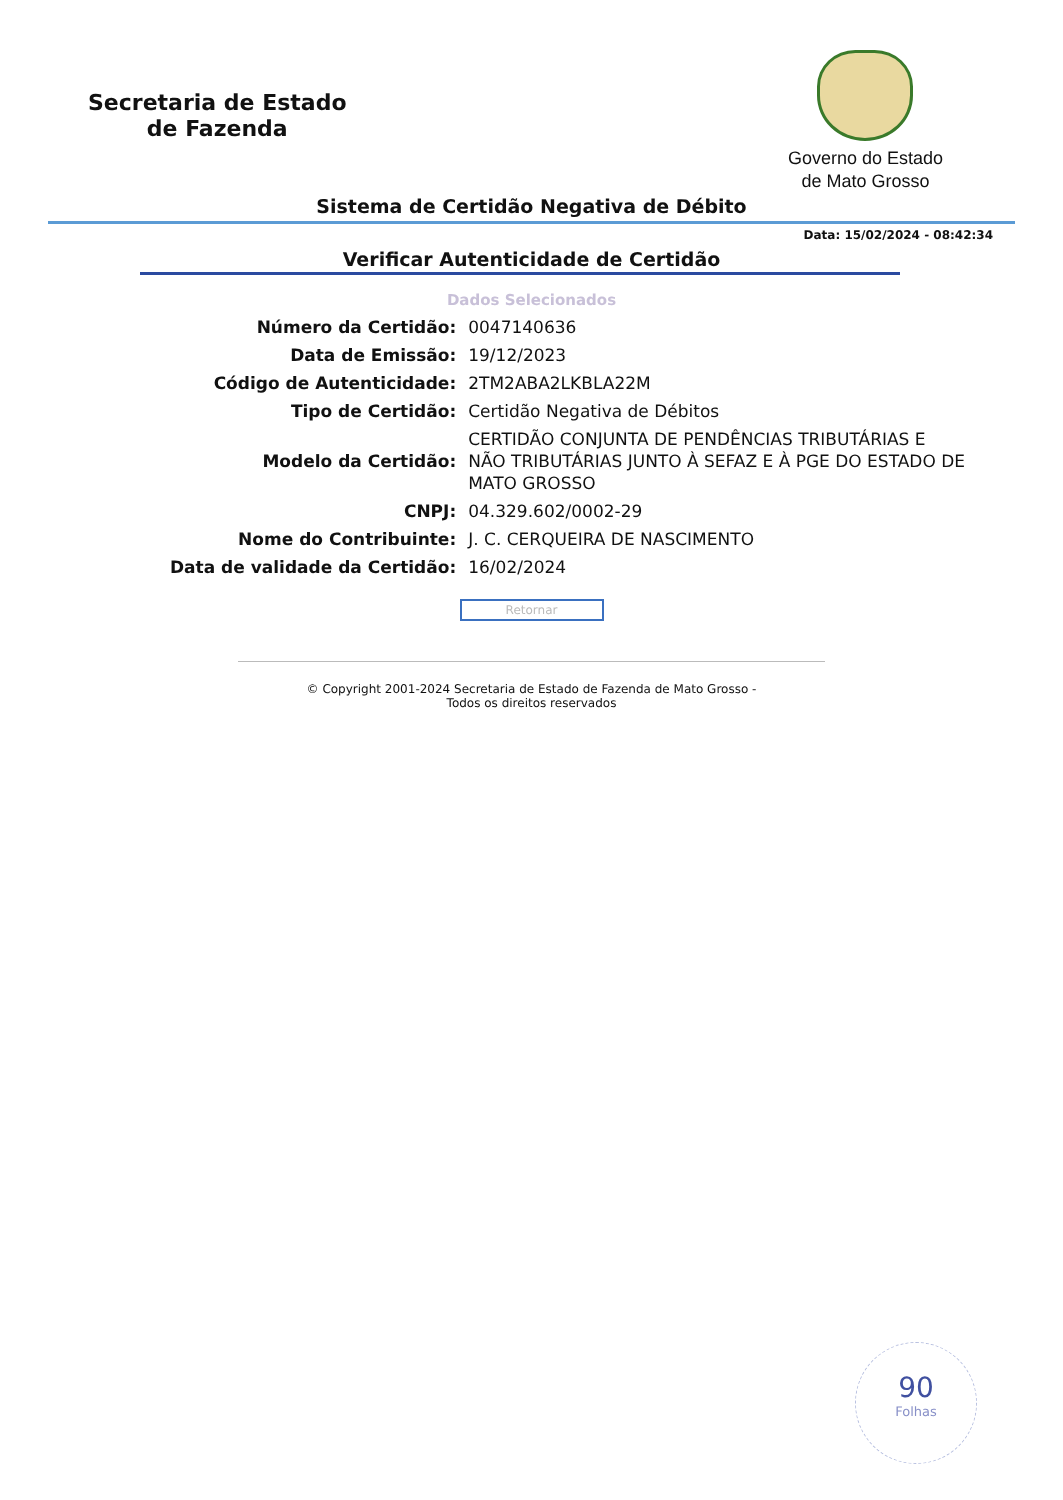Secretaria de Estado
de Fazenda
Governo do Estado
de Mato Grosso
Sistema de Certidão Negativa de Débito
Data: 15/02/2024 - 08:42:34
Verificar Autenticidade de Certidão
Dados Selecionados
| Número da Certidão: | 0047140636 |
| Data de Emissão: | 19/12/2023 |
| Código de Autenticidade: | 2TM2ABA2LKBLA22M |
| Tipo de Certidão: | Certidão Negativa de Débitos |
| Modelo da Certidão: | CERTIDÃO CONJUNTA DE PENDÊNCIAS TRIBUTÁRIAS E NÃO TRIBUTÁRIAS JUNTO À SEFAZ E À PGE DO ESTADO DE MATO GROSSO |
| CNPJ: | 04.329.602/0002-29 |
| Nome do Contribuinte: | J. C. CERQUEIRA DE NASCIMENTO |
| Data de validade da Certidão: | 16/02/2024 |
Retornar
© Copyright 2001-2024 Secretaria de Estado de Fazenda de Mato Grosso -
Todos os direitos reservados
90
Folhas